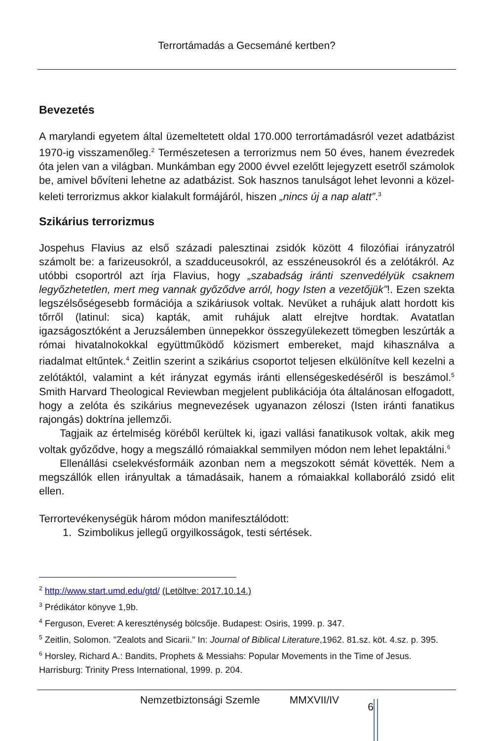Terrortámadás a Gecsemáné kertben?
Bevezetés
A marylandi egyetem által üzemeltetett oldal 170.000 terrortámadásról vezet adatbázist 1970-ig visszamenőleg.<sup>2</sup> Természetesen a terrorizmus nem 50 éves, hanem évezredek óta jelen van a világban. Munkámban egy 2000 évvel ezelőtt lejegyzett esetről számolok be, amivel bővíteni lehetne az adatbázist. Sok hasznos tanulságot lehet levonni a közel-keleti terrorizmus akkor kialakult formájáról, hiszen „nincs új a nap alatt”.<sup>3</sup>
Szikárius terrorizmus
Jospehus Flavius az első századi palesztinai zsidók között 4 filozófiai irányzatról számolt be: a farizeusokról, a szadduceusokról, az esszéneusokról és a zelótákról. Az utóbbi csoportról azt írja Flavius, hogy „szabadság iránti szenvedélyük csaknem legyőzhetetlen, mert meg vannak győződve arról, hogy Isten a vezetőjük”!. Ezen szekta legszélsőségesebb formációja a szikáriusok voltak. Nevüket a ruhájuk alatt hordott kis tőrről (latinul: sica) kapták, amit ruhájuk alatt elrejtve hordtak. Avatatlan igazságosztóként a Jeruzsálemben ünnepekkor összegyülekezett tömegben leszúrták a római hivatalnokokkal együttműködő közismert embereket, majd kihasználva a riadalmat eltűntek.<sup>4</sup> Zeitlin szerint a szikárius csoportot teljesen elkülönítve kell kezelni a zelótáktól, valamint a két irányzat egymás iránti ellenségeskedéséről is beszámol.<sup>5</sup> Smith Harvard Theological Reviewban megjelent publikációja óta általánosan elfogadott, hogy a zelóta és szikárius megnevezések ugyanazon zéloszi (Isten iránti fanatikus rajongás) doktrína jellemzői.
Tagjaik az értelmiség köréből kerültek ki, igazi vallási fanatikusok voltak, akik meg voltak győződve, hogy a megszálló rómaiakkal semmilyen módon nem lehet lepaktálni.<sup>6</sup>
Ellenállási cselekvésformáik azonban nem a megszokott sémát követték. Nem a megszállók ellen irányultak a támadásaik, hanem a rómaiakkal kollaboráló zsidó elit ellen.
Terrortevékenységük három módon manifesztálódott:
1. Szimbolikus jellegű orgyilkosságok, testi sértések.
<sup>2</sup> http://www.start.umd.edu/gtd/ (Letöltve: 2017.10.14.)
<sup>3</sup> Prédikátor könyve 1,9b.
<sup>4</sup> Ferguson, Everet: A kereszténység bölcsője. Budapest: Osiris, 1999. p. 347.
<sup>5</sup> Zeitlin, Solomon. "Zealots and Sicarii." In: Journal of Biblical Literature,1962. 81.sz. köt. 4.sz. p. 395.
<sup>6</sup> Horsley, Richard A.: Bandits, Prophets & Messiahs: Popular Movements in the Time of Jesus. Harrisburg: Trinity Press International, 1999. p. 204.
Nemzetbiztonsági Szemle MMXVII/IV 6